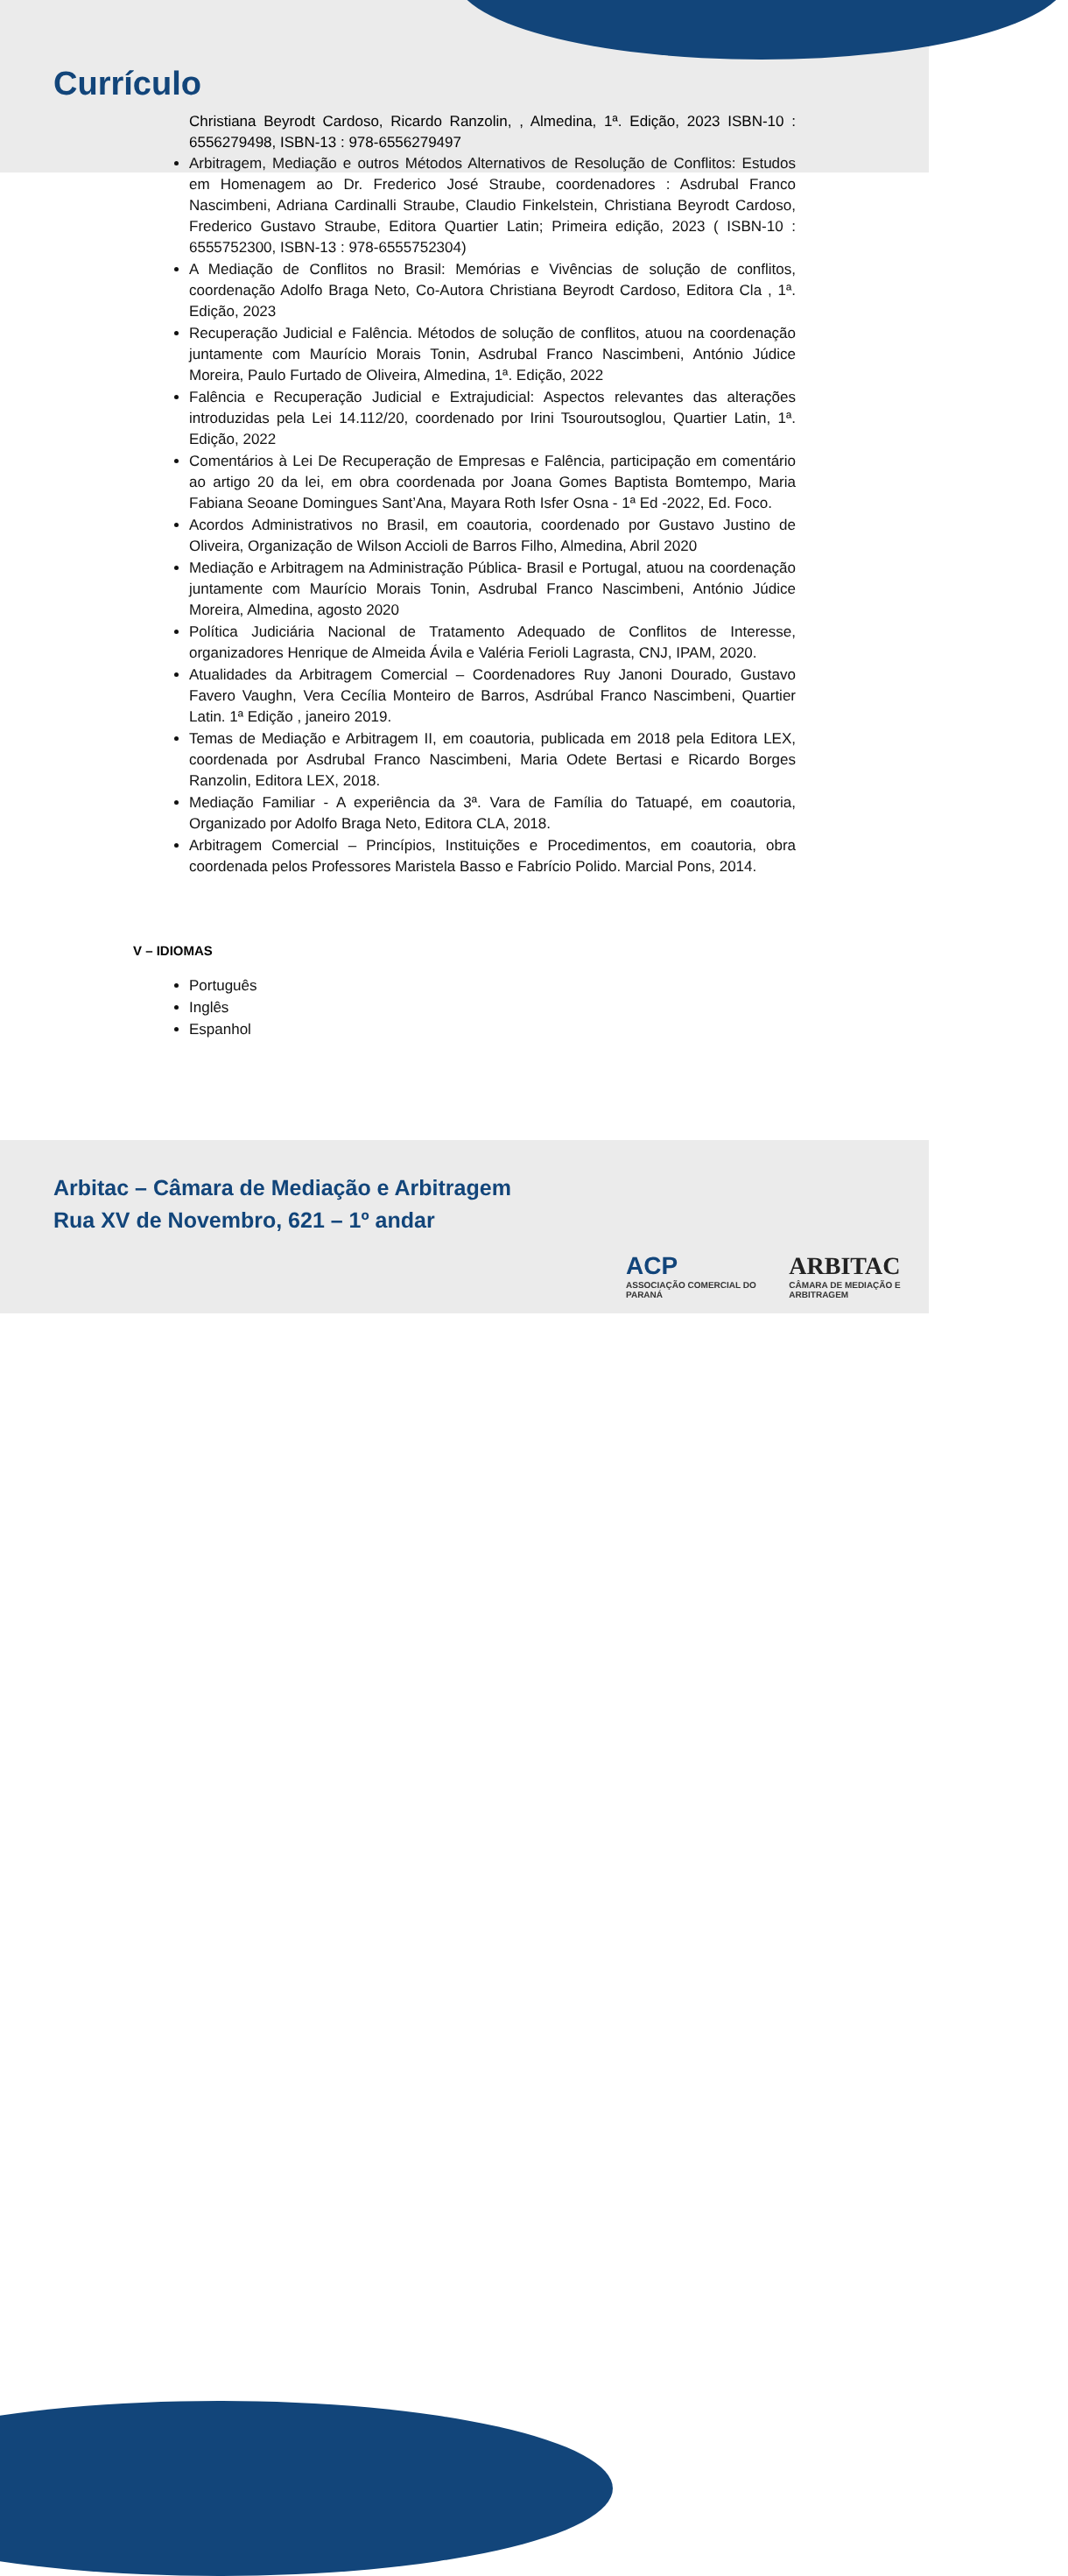Currículo
Christiana Beyrodt Cardoso, Ricardo Ranzolin, , Almedina, 1ª. Edição, 2023 ISBN-10 : 6556279498, ISBN-13 : 978-6556279497
Arbitragem, Mediação e outros Métodos Alternativos de Resolução de Conflitos: Estudos em Homenagem ao Dr. Frederico José Straube, coordenadores : Asdrubal Franco Nascimbeni, Adriana Cardinalli Straube, Claudio Finkelstein, Christiana Beyrodt Cardoso, Frederico Gustavo Straube, Editora Quartier Latin; Primeira edição, 2023 ( ISBN-10 : 6555752300, ISBN-13 : 978-6555752304)
A Mediação de Conflitos no Brasil: Memórias e Vivências de solução de conflitos, coordenação Adolfo Braga Neto, Co-Autora Christiana Beyrodt Cardoso, Editora Cla , 1ª. Edição, 2023
Recuperação Judicial e Falência. Métodos de solução de conflitos, atuou na coordenação juntamente com Maurício Morais Tonin, Asdrubal Franco Nascimbeni, António Júdice Moreira, Paulo Furtado de Oliveira, Almedina, 1ª. Edição, 2022
Falência e Recuperação Judicial e Extrajudicial: Aspectos relevantes das alterações introduzidas pela Lei 14.112/20, coordenado por Irini Tsouroutsoglou, Quartier Latin, 1ª. Edição, 2022
Comentários à Lei De Recuperação de Empresas e Falência, participação em comentário ao artigo 20 da lei, em obra coordenada por Joana Gomes Baptista Bomtempo, Maria Fabiana Seoane Domingues Sant’Ana, Mayara Roth Isfer Osna - 1ª Ed -2022, Ed. Foco.
Acordos Administrativos no Brasil, em coautoria, coordenado por Gustavo Justino de Oliveira, Organização de Wilson Accioli de Barros Filho, Almedina, Abril 2020
Mediação e Arbitragem na Administração Pública- Brasil e Portugal, atuou na coordenação juntamente com Maurício Morais Tonin, Asdrubal Franco Nascimbeni, António Júdice Moreira, Almedina, agosto 2020
Política Judiciária Nacional de Tratamento Adequado de Conflitos de Interesse, organizadores Henrique de Almeida Ávila e Valéria Ferioli Lagrasta, CNJ, IPAM, 2020.
Atualidades da Arbitragem Comercial – Coordenadores Ruy Janoni Dourado, Gustavo Favero Vaughn, Vera Cecília Monteiro de Barros, Asdrúbal Franco Nascimbeni, Quartier Latin. 1ª Edição , janeiro 2019.
Temas de Mediação e Arbitragem II, em coautoria, publicada em 2018 pela Editora LEX, coordenada por Asdrubal Franco Nascimbeni, Maria Odete Bertasi e Ricardo Borges Ranzolin, Editora LEX, 2018.
Mediação Familiar - A experiência da 3ª. Vara de Família do Tatuapé, em coautoria, Organizado por Adolfo Braga Neto, Editora CLA, 2018.
Arbitragem Comercial – Princípios, Instituições e Procedimentos, em coautoria, obra coordenada pelos Professores Maristela Basso e Fabrício Polido. Marcial Pons, 2014.
V – IDIOMAS
Português
Inglês
Espanhol
Arbitac – Câmara de Mediação e Arbitragem
Rua XV de Novembro, 621 – 1º andar
ACP
ASSOCIAÇÃO COMERCIAL DO PARANÁ
ARBITAC
CÂMARA DE MEDIAÇÃO E ARBITRAGEM